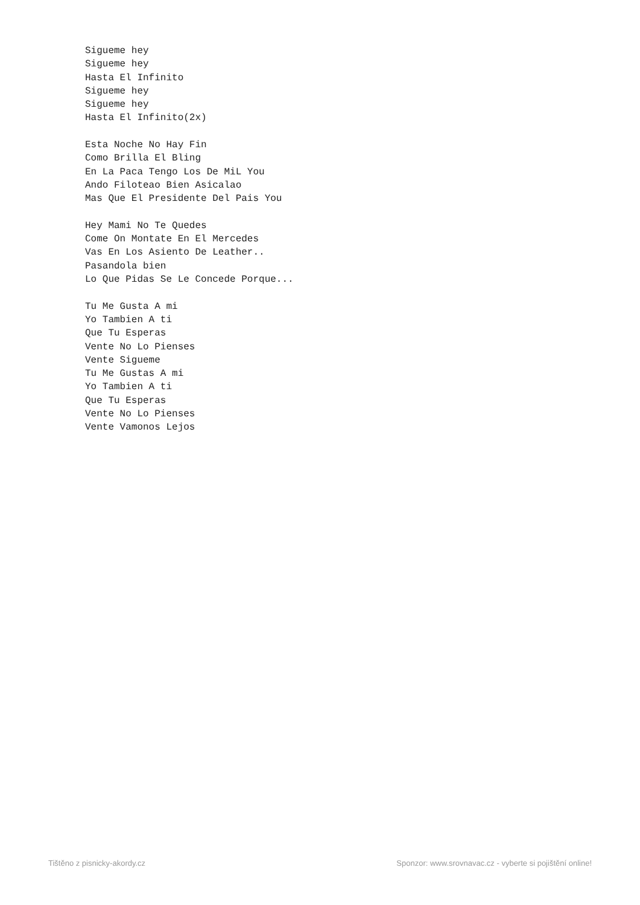Sigueme hey
Sigueme hey
Hasta El Infinito
Sigueme hey
Sigueme hey
Hasta El Infinito(2x)

Esta Noche No Hay Fin
Como Brilla El Bling
En La Paca Tengo Los De MiL You
Ando Filoteao Bien Asicalao
Mas Que El Presidente Del Pais You

Hey Mami No Te Quedes
Come On Montate En El Mercedes
Vas En Los Asiento De Leather..
Pasandola bien
Lo Que Pidas Se Le Concede Porque...

Tu Me Gusta A mi
Yo Tambien A ti
Que Tu Esperas
Vente No Lo Pienses
Vente Sigueme
Tu Me Gustas A mi
Yo Tambien A ti
Que Tu Esperas
Vente No Lo Pienses
Vente Vamonos Lejos
Tištěno z pisnicky-akordy.cz Sponzor: www.srovnavac.cz - vyberte si pojištění online!